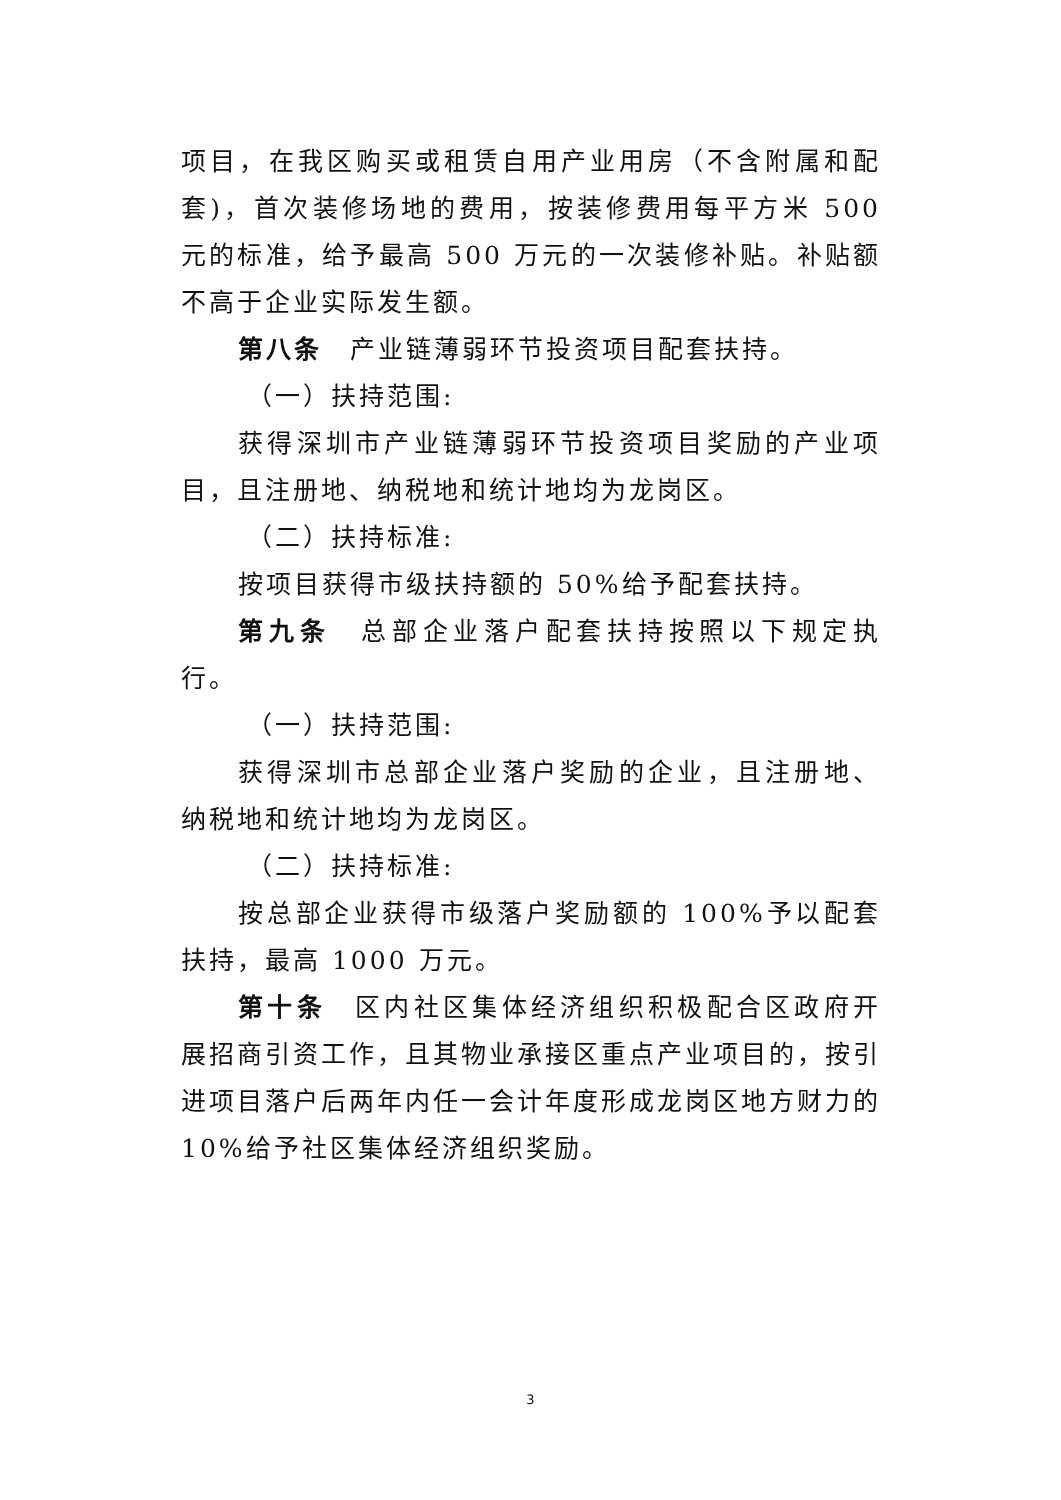项目，在我区购买或租赁自用产业用房（不含附属和配套)，首次装修场地的费用，按装修费用每平方米 500 元的标准，给予最高 500 万元的一次装修补贴。补贴额不高于企业实际发生额。
第八条　产业链薄弱环节投资项目配套扶持。
（一）扶持范围:
获得深圳市产业链薄弱环节投资项目奖励的产业项目，且注册地、纳税地和统计地均为龙岗区。
（二）扶持标准:
按项目获得市级扶持额的 50%给予配套扶持。
第九条　总部企业落户配套扶持按照以下规定执行。
（一）扶持范围:
获得深圳市总部企业落户奖励的企业，且注册地、纳税地和统计地均为龙岗区。
（二）扶持标准:
按总部企业获得市级落户奖励额的 100%予以配套扶持，最高 1000 万元。
第十条　区内社区集体经济组织积极配合区政府开展招商引资工作，且其物业承接区重点产业项目的，按引进项目落户后两年内任一会计年度形成龙岗区地方财力的 10%给予社区集体经济组织奖励。
3